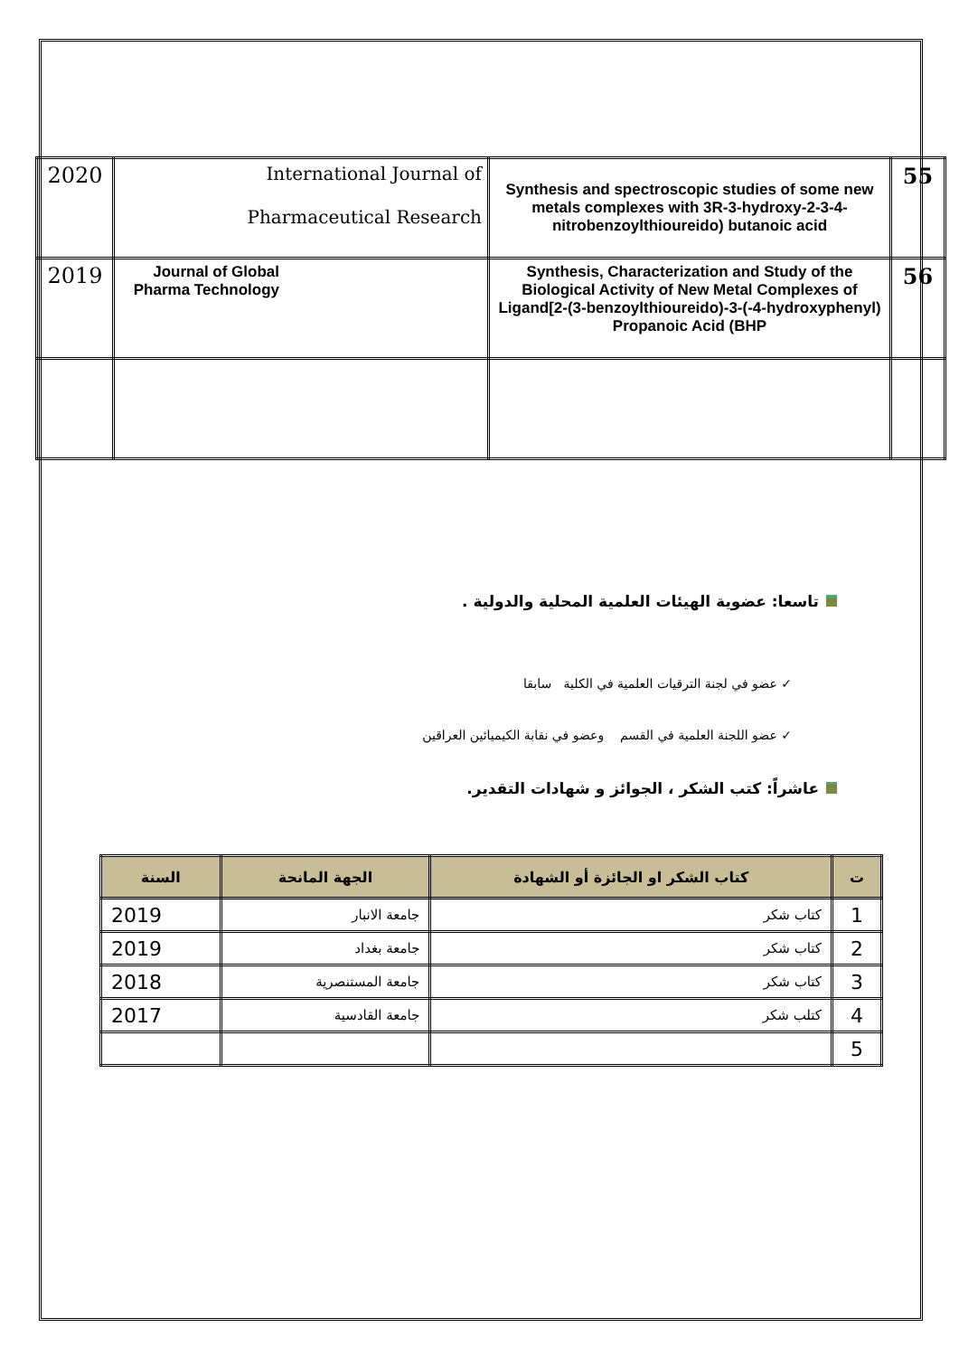| 2020 | International Journal of Pharmaceutical Research | Synthesis and spectroscopic studies of some new metals complexes with 3R-3-hydroxy-2-3-4-nitrobenzoylthioureido) butanoic acid | 55 |
| 2019 | Journal of Global Pharma Technology | Synthesis, Characterization and Study of the Biological Activity of New Metal Complexes of Ligand[2-(3-benzoylthioureido)-3-(-4-hydroxyphenyl) Propanoic Acid (BHP | 56 |
تاسعا: عضوية الهيئات العلمية المحلية والدولية .
✓ عضو في لجنة الترقيات العلمية في الكلية سابقا
✓ عضو اللجنة العلمية في القسم وعضو في نقابة الكيميائين العراقين
عاشراً: كتب الشكر ، الجوائز و شهادات التقدير.
| ت | كتاب الشكر او الجائزة أو الشهادة | الجهة المانحة | السنة |
| --- | --- | --- | --- |
| 1 | كتاب شكر | جامعة الانبار | 2019 |
| 2 | كتاب شكر | جامعة بغداد | 2019 |
| 3 | كتاب شكر | جامعة المستنصرية | 2018 |
| 4 | كتلب شكر | جامعة القادسية | 2017 |
| 5 | | | |